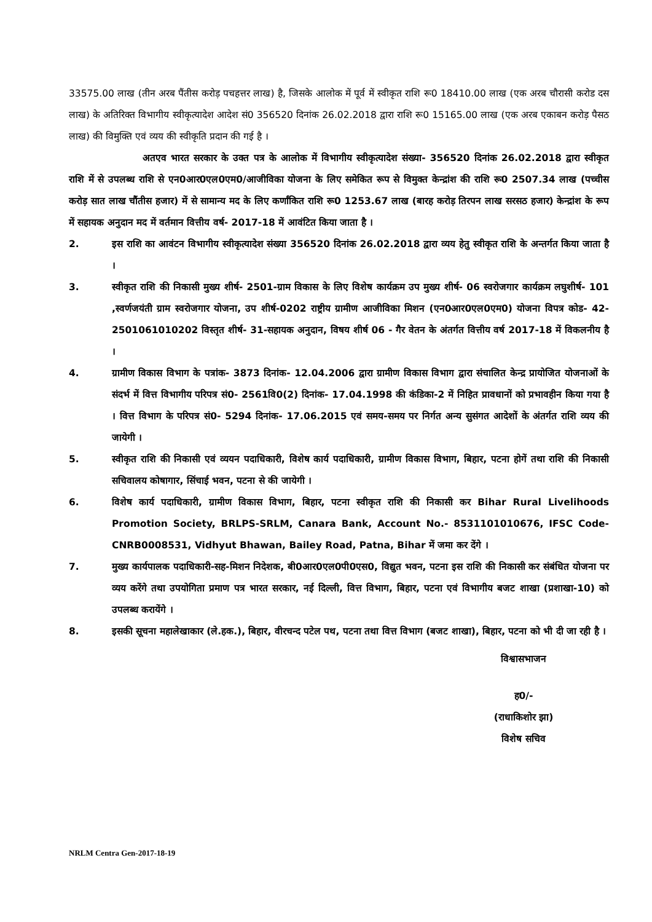33575.00 लाख (तीन अरब पैंतीस करोड़ पचहत्तर लाख) है, जिसके आलोक में पूर्व में स्वीकृत राशि रू0 18410.00 लाख (एक अरब चौरासी करोड दस लाख) के अतिरिक्त विभागीय स्वीकृत्यादेश आदेश सं0 356520 दिनांक 26.02.2018 द्वारा राशि रू0 15165.00 लाख (एक अरब एकाबन करोड़ पैसठ लाख) की विमुक्ति एवं व्यय की स्वीकृति प्रदान की गई है ।
अतएव भारत सरकार के उक्त पत्र के आलोक में विभागीय स्वीकृत्यादेश संख्या- 356520 दिनांक 26.02.2018 द्वारा स्वीकृत राशि में से उपलब्ध राशि से एन0आर0एल0एम0/आजीविका योजना के लिए समेकित रूप से विमुक्त केन्द्रांश की राशि रू0 2507.34 लाख (पच्चीस करोड़ सात लाख चौंतीस हजार) में से सामान्य मद के लिए कर्णांकित राशि रू0 1253.67 लाख (बारह करोड़ तिरपन लाख सरसठ हजार) केन्द्रांश के रूप में सहायक अनुदान मद में वर्तमान वित्तीय वर्ष- 2017-18 में आवंटित किया जाता है ।
2. इस राशि का आवंटन विभागीय स्वीकृत्यादेश संख्या 356520 दिनांक 26.02.2018 द्वारा व्यय हेतु स्वीकृत राशि के अन्तर्गत किया जाता है ।
3. स्वीकृत राशि की निकासी मुख्य शीर्ष- 2501-ग्राम विकास के लिए विशेष कार्यक्रम उप मुख्य शीर्ष- 06 स्वरोजगार कार्यक्रम लघुशीर्ष- 101 ,स्वर्णजयंती ग्राम स्वरोजगार योजना, उप शीर्ष-0202 राष्ट्रीय ग्रामीण आजीविका मिशन (एन0आर0एल0एम0) योजना विपत्र कोड- 42-2501061010202 विस्तृत शीर्ष- 31-सहायक अनुदान, विषय शीर्ष 06 - गैर वेतन के अंतर्गत वित्तीय वर्ष 2017-18 में विकलनीय है ।
4. ग्रामीण विकास विभाग के पत्रांक- 3873 दिनांक- 12.04.2006 द्वारा ग्रामीण विकास विभाग द्वारा संचालित केन्द्र प्रायोजित योजनाओं के संदर्भ में वित्त विभागीय परिपत्र सं0- 2561वि0(2) दिनांक- 17.04.1998 की कंडिका-2 में निहित प्रावधानों को प्रभावहीन किया गया है । वित्त विभाग के परिपत्र सं0- 5294 दिनांक- 17.06.2015 एवं समय-समय पर निर्गत अन्य सुसंगत आदेशों के अंतर्गत राशि व्यय की जायेगी ।
5. स्वीकृत राशि की निकासी एवं व्ययन पदाधिकारी, विशेष कार्य पदाधिकारी, ग्रामीण विकास विभाग, बिहार, पटना होगें तथा राशि की निकासी सचिवालय कोषागार, सिंचाई भवन, पटना से की जायेगी ।
6. विशेष कार्य पदाधिकारी, ग्रामीण विकास विभाग, बिहार, पटना स्वीकृत राशि की निकासी कर Bihar Rural Livelihoods Promotion Society, BRLPS-SRLM, Canara Bank, Account No.- 8531101010676, IFSC Code- CNRB0008531, Vidhyut Bhawan, Bailey Road, Patna, Bihar में जमा कर देंगे ।
7. मुख्य कार्यपालक पदाधिकारी-सह-मिशन निदेशक, बी0आर0एल0पी0एस0, विद्युत भवन, पटना इस राशि की निकासी कर संबंधित योजना पर व्यय करेंगे तथा उपयोगिता प्रमाण पत्र भारत सरकार, नई दिल्ली, वित्त विभाग, बिहार, पटना एवं विभागीय बजट शाखा (प्रशाखा-10) को उपलब्ध करायेंगे ।
8. इसकी सूचना महालेखाकार (ले.हक.), बिहार, वीरचन्द पटेल पथ, पटना तथा वित्त विभाग (बजट शाखा), बिहार, पटना को भी दी जा रही है ।
विश्वासभाजन
ह0/-
(राधाकिशोर झा)
विशेष सचिव
NRLM Centra Gen-2017-18-19